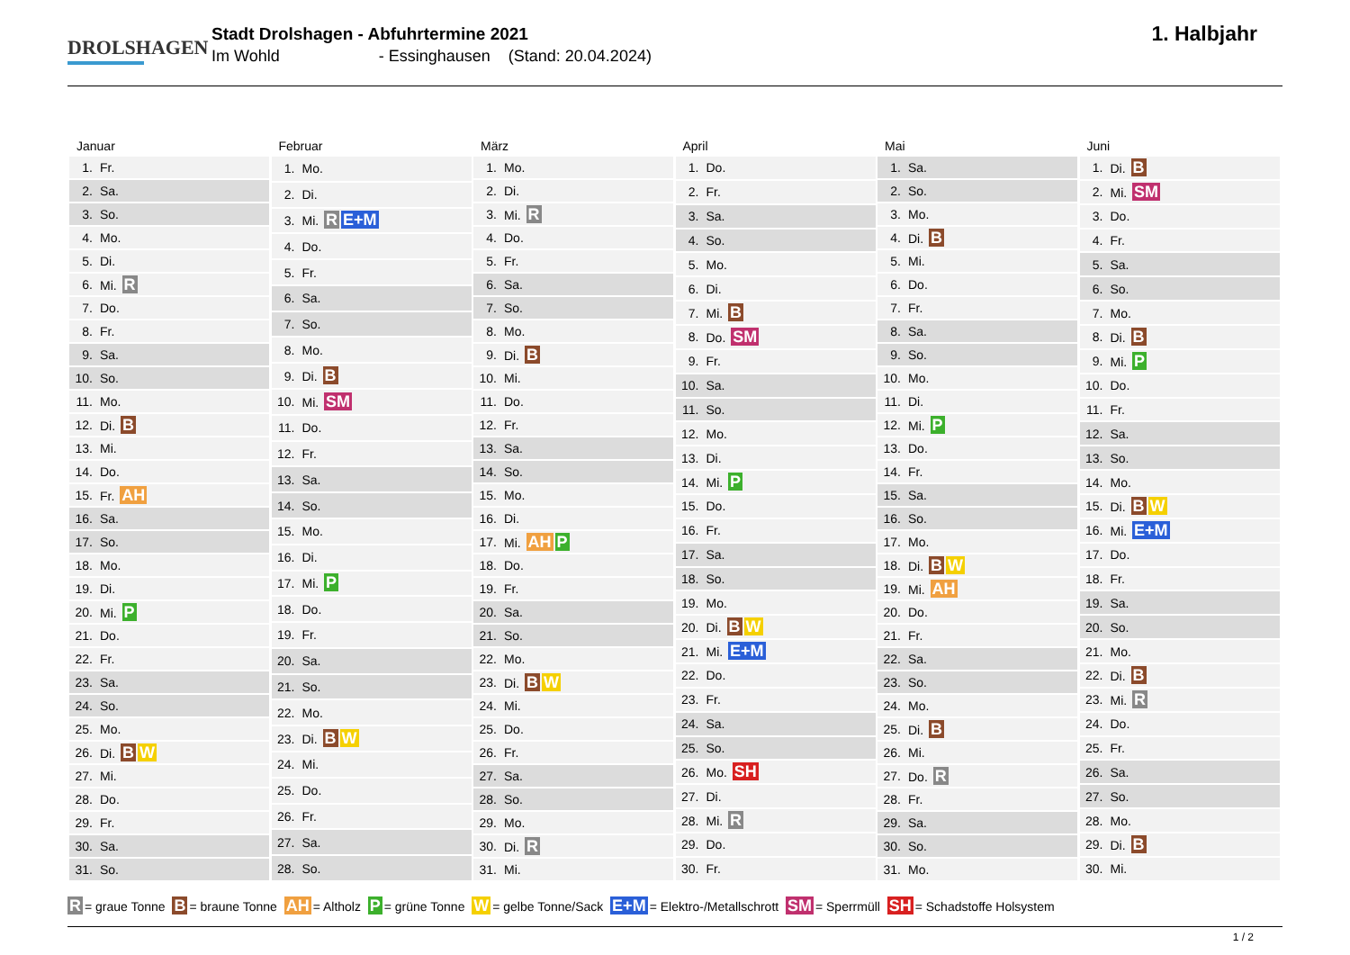DROLSHAGEN
Stadt Drolshagen - Abfuhrtermine 2021
Im Wohld - Essinghausen (Stand: 20.04.2024)
1. Halbjahr
Januar
| 1. | Fr. |
| 2. | Sa. |
| 3. | So. |
| 4. | Mo. |
| 5. | Di. |
| 6. | Mi. R |
| 7. | Do. |
| 8. | Fr. |
| 9. | Sa. |
| 10. | So. |
| 11. | Mo. |
| 12. | Di. B |
| 13. | Mi. |
| 14. | Do. |
| 15. | Fr. AH |
| 16. | Sa. |
| 17. | So. |
| 18. | Mo. |
| 19. | Di. |
| 20. | Mi. P |
| 21. | Do. |
| 22. | Fr. |
| 23. | Sa. |
| 24. | So. |
| 25. | Mo. |
| 26. | Di. B W |
| 27. | Mi. |
| 28. | Do. |
| 29. | Fr. |
| 30. | Sa. |
| 31. | So. |
Februar
| 1. | Mo. |
| 2. | Di. |
| 3. | Mi. R E+M |
| 4. | Do. |
| 5. | Fr. |
| 6. | Sa. |
| 7. | So. |
| 8. | Mo. |
| 9. | Di. B |
| 10. | Mi. SM |
| 11. | Do. |
| 12. | Fr. |
| 13. | Sa. |
| 14. | So. |
| 15. | Mo. |
| 16. | Di. |
| 17. | Mi. P |
| 18. | Do. |
| 19. | Fr. |
| 20. | Sa. |
| 21. | So. |
| 22. | Mo. |
| 23. | Di. B W |
| 24. | Mi. |
| 25. | Do. |
| 26. | Fr. |
| 27. | Sa. |
| 28. | So. |
März
| 1. | Mo. |
| 2. | Di. |
| 3. | Mi. R |
| 4. | Do. |
| 5. | Fr. |
| 6. | Sa. |
| 7. | So. |
| 8. | Mo. |
| 9. | Di. B |
| 10. | Mi. |
| 11. | Do. |
| 12. | Fr. |
| 13. | Sa. |
| 14. | So. |
| 15. | Mo. |
| 16. | Di. |
| 17. | Mi. AH P |
| 18. | Do. |
| 19. | Fr. |
| 20. | Sa. |
| 21. | So. |
| 22. | Mo. |
| 23. | Di. B W |
| 24. | Mi. |
| 25. | Do. |
| 26. | Fr. |
| 27. | Sa. |
| 28. | So. |
| 29. | Mo. |
| 30. | Di. R |
| 31. | Mi. |
April
| 1. | Do. |
| 2. | Fr. |
| 3. | Sa. |
| 4. | So. |
| 5. | Mo. |
| 6. | Di. |
| 7. | Mi. B |
| 8. | Do. SM |
| 9. | Fr. |
| 10. | Sa. |
| 11. | So. |
| 12. | Mo. |
| 13. | Di. |
| 14. | Mi. P |
| 15. | Do. |
| 16. | Fr. |
| 17. | Sa. |
| 18. | So. |
| 19. | Mo. |
| 20. | Di. B W |
| 21. | Mi. E+M |
| 22. | Do. |
| 23. | Fr. |
| 24. | Sa. |
| 25. | So. |
| 26. | Mo. SH |
| 27. | Di. |
| 28. | Mi. R |
| 29. | Do. |
| 30. | Fr. |
Mai
| 1. | Sa. |
| 2. | So. |
| 3. | Mo. |
| 4. | Di. B |
| 5. | Mi. |
| 6. | Do. |
| 7. | Fr. |
| 8. | Sa. |
| 9. | So. |
| 10. | Mo. |
| 11. | Di. |
| 12. | Mi. P |
| 13. | Do. |
| 14. | Fr. |
| 15. | Sa. |
| 16. | So. |
| 17. | Mo. |
| 18. | Di. B W |
| 19. | Mi. AH |
| 20. | Do. |
| 21. | Fr. |
| 22. | Sa. |
| 23. | So. |
| 24. | Mo. |
| 25. | Di. B |
| 26. | Mi. |
| 27. | Do. R |
| 28. | Fr. |
| 29. | Sa. |
| 30. | So. |
| 31. | Mo. |
Juni
| 1. | Di. B |
| 2. | Mi. SM |
| 3. | Do. |
| 4. | Fr. |
| 5. | Sa. |
| 6. | So. |
| 7. | Mo. |
| 8. | Di. B |
| 9. | Mi. P |
| 10. | Do. |
| 11. | Fr. |
| 12. | Sa. |
| 13. | So. |
| 14. | Mo. |
| 15. | Di. B W |
| 16. | Mi. E+M |
| 17. | Do. |
| 18. | Fr. |
| 19. | Sa. |
| 20. | So. |
| 21. | Mo. |
| 22. | Di. B |
| 23. | Mi. R |
| 24. | Do. |
| 25. | Fr. |
| 26. | Sa. |
| 27. | So. |
| 28. | Mo. |
| 29. | Di. B |
| 30. | Mi. |
R = graue Tonne B = braune Tonne AH = Altholz P = grüne Tonne W = gelbe Tonne/Sack E+M = Elektro-/Metallschrott SM = Sperrmüll SH = Schadstoffe Holsystem
1 / 2